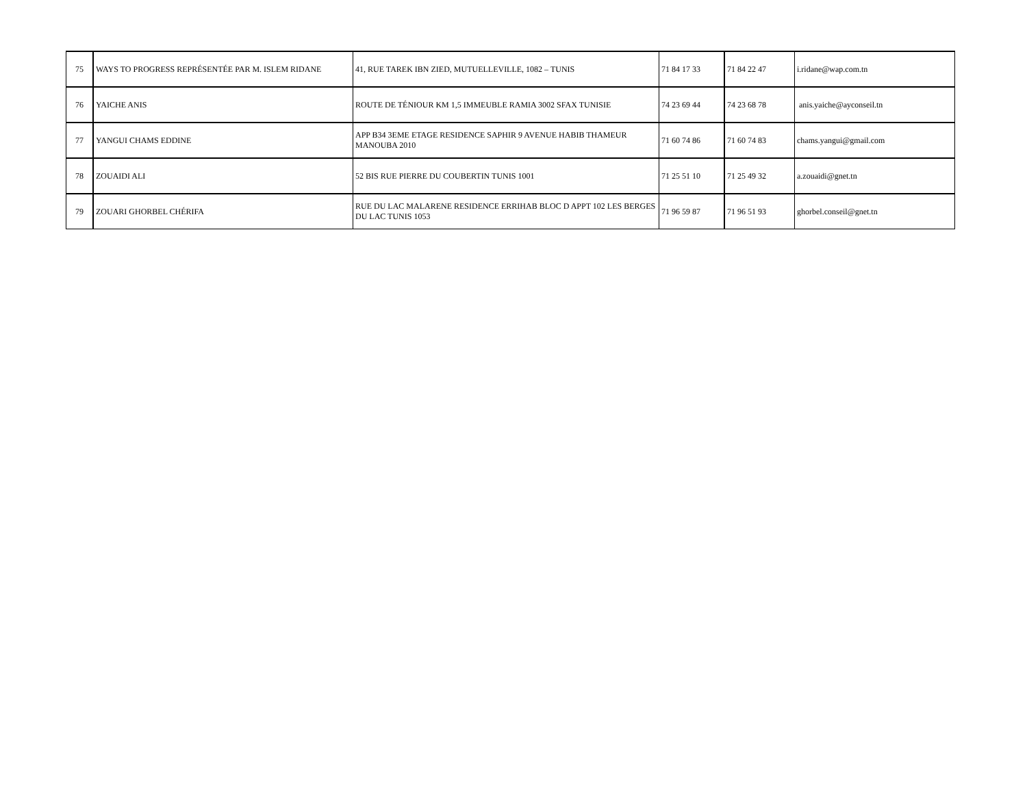| 75 | WAYS TO PROGRESS REPRÉSENTÉE PAR M. ISLEM RIDANE | 41, RUE TAREK IBN ZIED, MUTUELLEVILLE, 1082 – TUNIS | 71 84 17 33 | 71 84 22 47 | i.ridane@wap.com.tn |
| 76 | YAICHE ANIS | ROUTE DE TÉNIOUR KM 1,5 IMMEUBLE RAMIA 3002 SFAX TUNISIE | 74 23 69 44 | 74 23 68 78 | anis.yaiche@ayconseil.tn |
| 77 | YANGUI CHAMS EDDINE | APP B34 3EME ETAGE RESIDENCE SAPHIR 9 AVENUE HABIB THAMEUR MANOUBA 2010 | 71 60 74 86 | 71 60 74 83 | chams.yangui@gmail.com |
| 78 | ZOUAIDI ALI | 52 BIS RUE PIERRE DU COUBERTIN TUNIS 1001 | 71 25 51 10 | 71 25 49 32 | a.zouaidi@gnet.tn |
| 79 | ZOUARI GHORBEL CHÉRIFA | RUE DU LAC MALARENE RESIDENCE ERRIHAB BLOC D APPT 102 LES BERGES DU LAC TUNIS 1053 | 71 96 59 87 | 71 96 51 93 | ghorbel.conseil@gnet.tn |